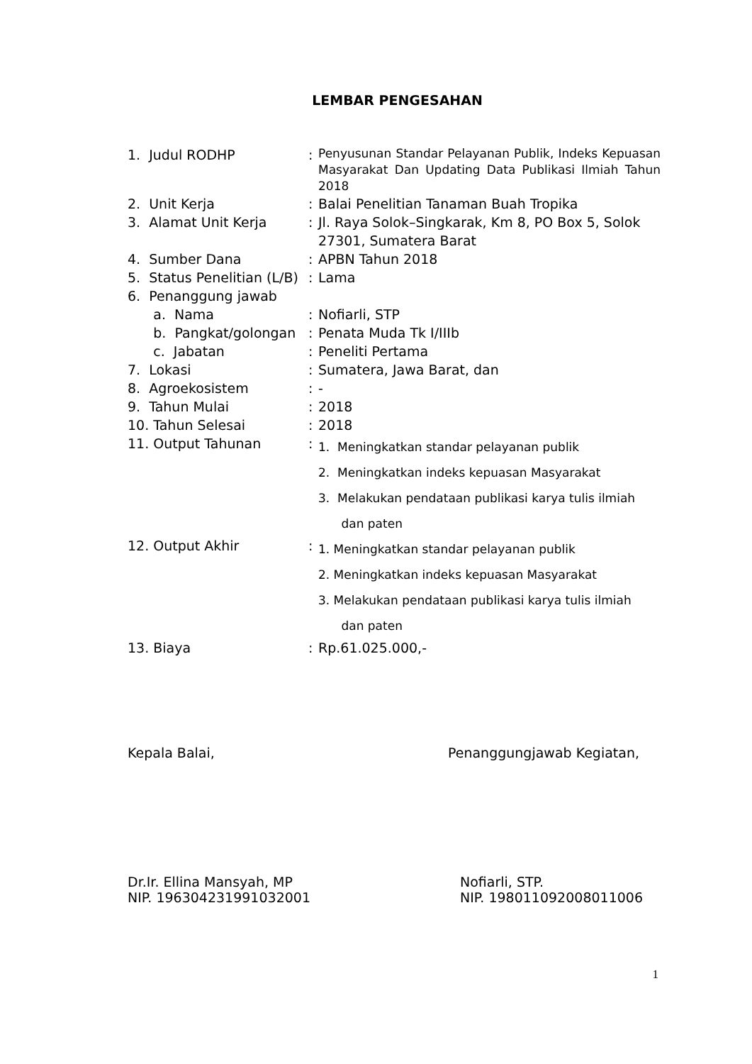LEMBAR PENGESAHAN
| 1. Judul RODHP | : | Penyusunan Standar Pelayanan Publik, Indeks Kepuasan Masyarakat Dan Updating Data Publikasi Ilmiah Tahun 2018 |
| 2. Unit Kerja | : | Balai Penelitian Tanaman Buah Tropika |
| 3. Alamat Unit Kerja | : | Jl. Raya Solok–Singkarak, Km 8, PO Box 5, Solok 27301, Sumatera Barat |
| 4. Sumber Dana | : | APBN Tahun 2018 |
| 5. Status Penelitian (L/B) | : | Lama |
| 6. Penanggung jawab | | |
| a. Nama | : | Nofiarli, STP |
| b. Pangkat/golongan | : | Penata Muda Tk I/IIIb |
| c. Jabatan | : | Peneliti Pertama |
| 7. Lokasi | : | Sumatera, Jawa Barat, dan |
| 8. Agroekosistem | : | - |
| 9. Tahun Mulai | : | 2018 |
| 10. Tahun Selesai | : | 2018 |
| 11. Output Tahunan | : | 1. Meningkatkan standar pelayanan publik 2. Meningkatkan indeks kepuasan Masyarakat 3. Melakukan pendataan publikasi karya tulis ilmiah dan paten |
| 12. Output Akhir | : | 1. Meningkatkan standar pelayanan publik 2. Meningkatkan indeks kepuasan Masyarakat 3. Melakukan pendataan publikasi karya tulis ilmiah dan paten |
| 13. Biaya | : | Rp.61.025.000,- |
Kepala Balai, Penanggungjawab Kegiatan,
Dr.Ir. Ellina Mansyah, MP
NIP. 196304231991032001 Nofiarli, STP.
NIP. 198011092008011006
1